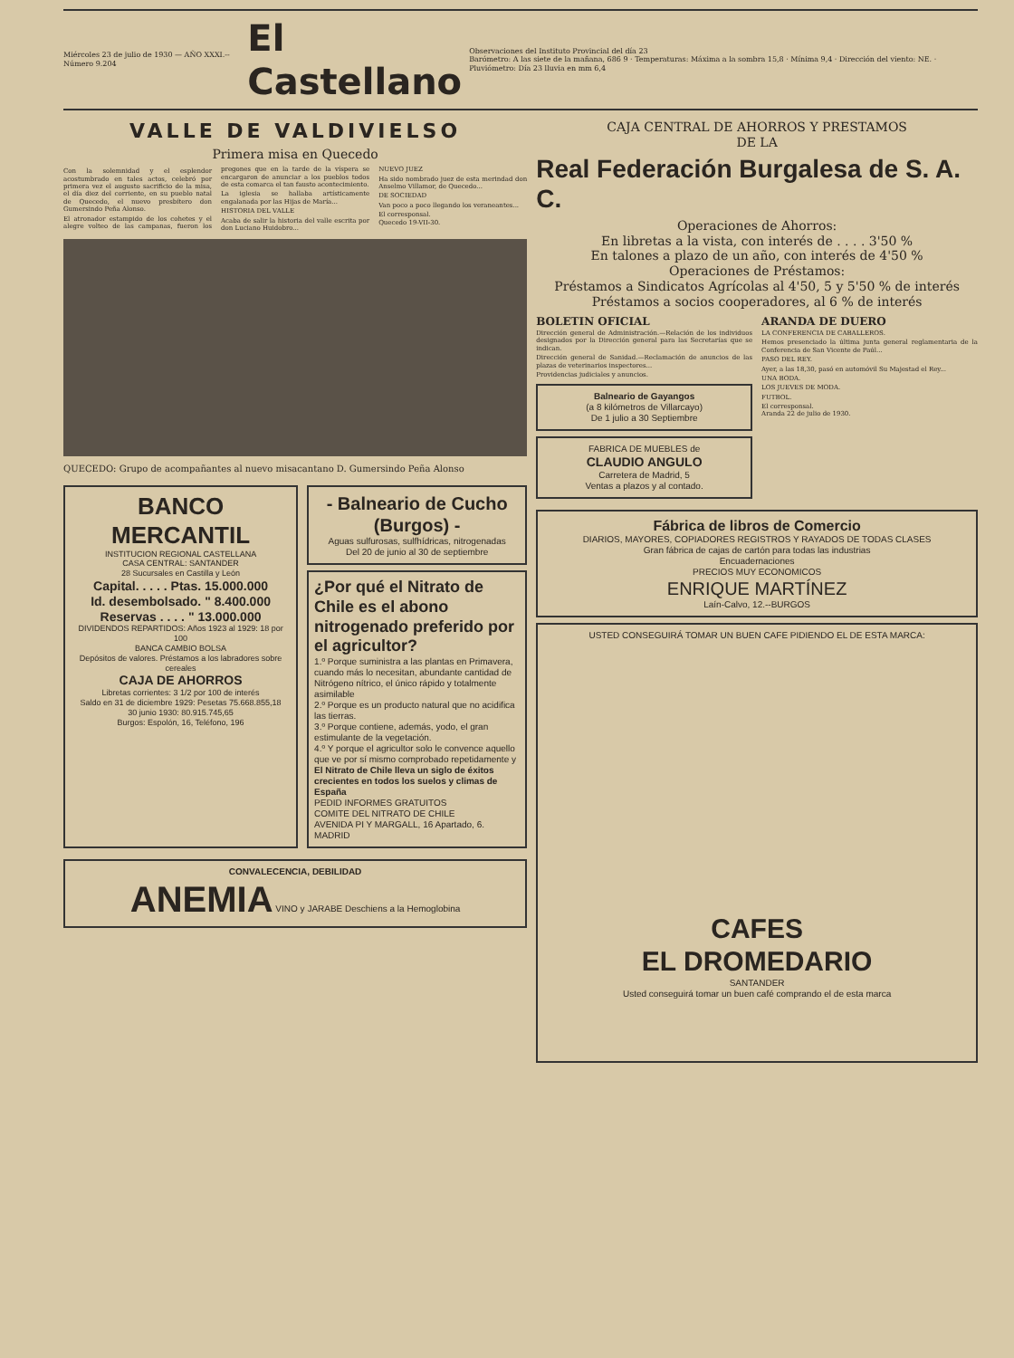Miércoles 23 de julio de 1930 — AÑO XXXI.--Número 9.204 El Castellano Observaciones del Instituto Provincial del día 23
Barómetro: A las siete de la mañana, 686 9 · Temperaturas: Máxima a la sombra 15,8 · Mínima 9,4 · Dirección del viento: NE. · Pluviómetro: Día 23 lluvia en mm 6,4
VALLE DE VALDIVIELSO
Primera misa en Quecedo
Con la solemnidad y el esplendor acostumbrado en tales actos, celebró por primera vez el augusto sacrificio de la misa, el día diez del corriente, en su pueblo natal de Quecedo, el nuevo presbítero don Gumersindo Peña Alonso.
El atronador estampido de los cohetes y el alegre volteo de las campanas, fueron los pregones que en la tarde de la víspera se encargaron de anunciar a los pueblos todos de esta comarca el tan fausto acontecimiento.
La iglesia se hallaba artísticamente engalanada por las Hijas de María...
HISTORIA DEL VALLE
Acaba de salir la historia del valle escrita por don Luciano Huidobro...
NUEVO JUEZ
Ha sido nombrado juez de esta merindad don Anselmo Villamor, de Quecedo...
DE SOCIEDAD
Van poco a poco llegando los veraneantes...
El corresponsal.
Quecedo 19-VII-30.
QUECEDO: Grupo de acompañantes al nuevo misacantano D. Gumersindo Peña Alonso
BANCO MERCANTIL
INSTITUCION REGIONAL CASTELLANA
CASA CENTRAL: SANTANDER
28 Sucursales en Castilla y León
Capital. . . . . Ptas. 15.000.000
Id. desembolsado. " 8.400.000
Reservas . . . . " 13.000.000
DIVIDENDOS REPARTIDOS: Años 1923 al 1929: 18 por 100
BANCA CAMBIO BOLSA
Depósitos de valores. Préstamos a los labradores sobre cereales
CAJA DE AHORROS
Libretas corrientes: 3 1/2 por 100 de interés
Saldo en 31 de diciembre 1929: Pesetas 75.668.855,18
30 junio 1930: 80.915.745,65
Burgos: Espolón, 16, Teléfono, 196
- Balneario de Cucho (Burgos) -
Aguas sulfurosas, sulfhídricas, nitrogenadas
Del 20 de junio al 30 de septiembre
¿Por qué el Nitrato de Chile es el abono nitrogenado preferido por el agricultor?
1.º Porque suministra a las plantas en Primavera, cuando más lo necesitan, abundante cantidad de Nitrógeno nítrico, el único rápido y totalmente asimilable
2.º Porque es un producto natural que no acidifica las tierras.
3.º Porque contiene, además, yodo, el gran estimulante de la vegetación.
4.º Y porque el agricultor solo le convence aquello que ve por sí mismo comprobado repetidamente y
El Nitrato de Chile lleva un siglo de éxitos crecientes en todos los suelos y climas de España
PEDID INFORMES GRATUITOS
COMITE DEL NITRATO DE CHILE
AVENIDA PI Y MARGALL, 16 Apartado, 6. MADRID
CONVALECENCIA, DEBILIDAD
ANEMIA VINO y JARABE Deschiens a la Hemoglobina
CAJA CENTRAL DE AHORROS Y PRESTAMOS
DE LA
Real Federación Burgalesa de S. A. C.
Operaciones de Ahorros:
En libretas a la vista, con interés de . . . . 3'50 %
En talones a plazo de un año, con interés de 4'50 %
Operaciones de Préstamos:
Préstamos a Sindicatos Agrícolas al 4'50, 5 y 5'50 % de interés
Préstamos a socios cooperadores, al 6 % de interés
BOLETIN OFICIAL
Dirección general de Administración.—Relación de los individuos designados por la Dirección general para las Secretarías que se indican.
Dirección general de Sanidad.—Reclamación de anuncios de las plazas de veterinarios inspectores...
Providencias judiciales y anuncios.
Balneario de Gayangos
(a 8 kilómetros de Villarcayo)
De 1 julio a 30 Septiembre
FABRICA DE MUEBLES de
CLAUDIO ANGULO
Carretera de Madrid, 5
Ventas a plazos y al contado.
ARANDA DE DUERO
LA CONFERENCIA DE CABALLEROS.
Hemos presenciado la última junta general reglamentaria de la Conferencia de San Vicente de Paúl...
PASO DEL REY.
Ayer, a las 18,30, pasó en automóvil Su Majestad el Rey...
UNA BODA.
LOS JUEVES DE MODA.
FUTBOL.
El corresponsal.
Aranda 22 de julio de 1930.
Fábrica de libros de Comercio
DIARIOS, MAYORES, COPIADORES REGISTROS Y RAYADOS DE TODAS CLASES
Gran fábrica de cajas de cartón para todas las industrias
Encuadernaciones
PRECIOS MUY ECONOMICOS
ENRIQUE MARTÍNEZ
Laín-Calvo, 12.--BURGOS
USTED CONSEGUIRÁ TOMAR UN BUEN CAFE PIDIENDO EL DE ESTA MARCA:
CAFES
EL DROMEDARIO
SANTANDER
Usted conseguirá tomar un buen café comprando el de esta marca